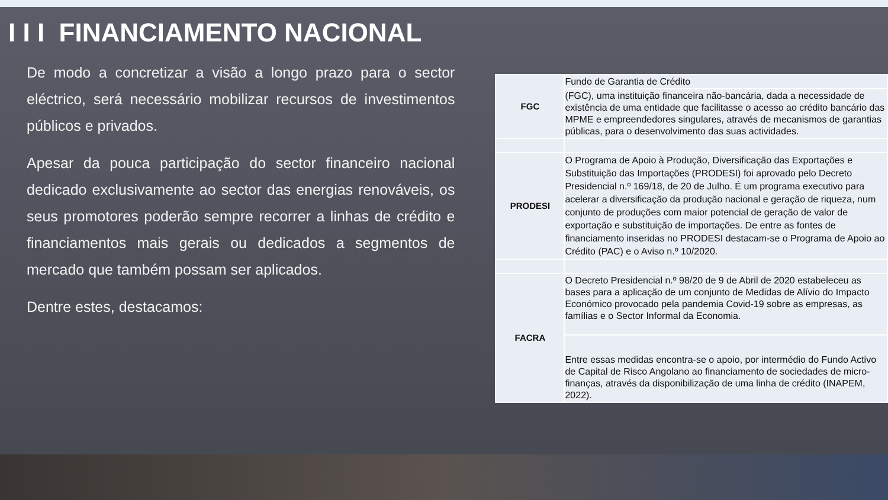I I I FINANCIAMENTO NACIONAL
De modo a concretizar a visão a longo prazo para o sector eléctrico, será necessário mobilizar recursos de investimentos públicos e privados.
Apesar da pouca participação do sector financeiro nacional dedicado exclusivamente ao sector das energias renováveis, os seus promotores poderão sempre recorrer a linhas de crédito e financiamentos mais gerais ou dedicados a segmentos de mercado que também possam ser aplicados.
Dentre estes, destacamos:
| FGC | Fundo de Garantia de Crédito |
| | (FGC), uma instituição financeira não-bancária, dada a necessidade de existência de uma entidade que facilitasse o acesso ao crédito bancário das MPME e empreendedores singulares, através de mecanismos de garantias públicas, para o desenvolvimento das suas actividades. |
| PRODESI | O Programa de Apoio à Produção, Diversificação das Exportações e Substituição das Importações (PRODESI) foi aprovado pelo Decreto Presidencial n.º 169/18, de 20 de Julho. É um programa executivo para acelerar a diversificação da produção nacional e geração de riqueza, num conjunto de produções com maior potencial de geração de valor de exportação e substituição de importações. De entre as fontes de financiamento inseridas no PRODESI destacam-se o Programa de Apoio ao Crédito (PAC) e o Aviso n.º 10/2020. |
| FACRA | O Decreto Presidencial n.º 98/20 de 9 de Abril de 2020 estabeleceu as bases para a aplicação de um conjunto de Medidas de Alívio do Impacto Económico provocado pela pandemia Covid-19 sobre as empresas, as famílias e o Sector Informal da Economia. |
| | Entre essas medidas encontra-se o apoio, por intermédio do Fundo Activo de Capital de Risco Angolano ao financiamento de sociedades de micro-finanças, através da disponibilização de uma linha de crédito (INAPEM, 2022). |